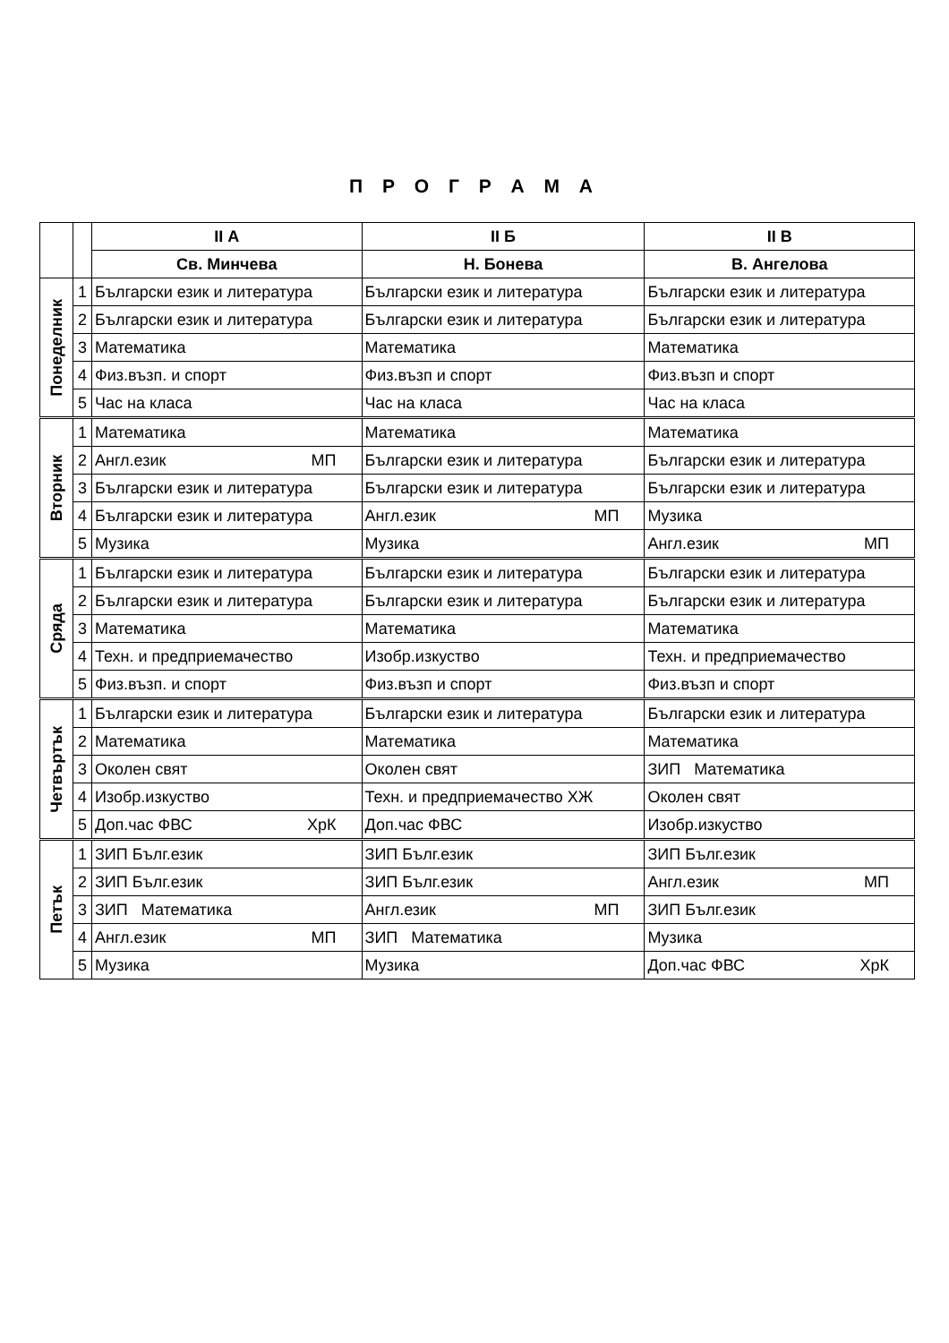П Р О Г Р А М А
| | | II А | II Б | II В |
| --- | --- | --- | --- | --- |
| | | Св. Минчева | Н. Бонева | В. Ангелова |
| Понеделник | 1 | Български език и литература | Български език и литература | Български език и литература |
| | 2 | Български език и литература | Български език и литература | Български език и литература |
| | 3 | Математика | Математика | Математика |
| | 4 | Физ.възп. и спорт | Физ.възп и спорт | Физ.възп и спорт |
| | 5 | Час на класа | Час на класа | Час на класа |
| Вторник | 1 | Математика | Математика | Математика |
| | 2 | Англ.език МП | Български език и литература | Български език и литература |
| | 3 | Български език и литература | Български език и литература | Български език и литература |
| | 4 | Български език и литература | Англ.език МП | Музика |
| | 5 | Музика | Музика | Англ.език МП |
| Сряда | 1 | Български език и литература | Български език и литература | Български език и литература |
| | 2 | Български език и литература | Български език и литература | Български език и литература |
| | 3 | Математика | Математика | Математика |
| | 4 | Техн. и предприемачество | Изобр.изкуство | Техн. и предприемачество |
| | 5 | Физ.възп. и спорт | Физ.възп и спорт | Физ.възп и спорт |
| Четвъртък | 1 | Български език и литература | Български език и литература | Български език и литература |
| | 2 | Математика | Математика | Математика |
| | 3 | Околен свят | Околен свят | ЗИП Математика |
| | 4 | Изобр.изкуство | Техн. и предприемачество ХЖ | Околен свят |
| | 5 | Доп.час ФВС ХрК | Доп.час ФВС | Изобр.изкуство |
| Петък | 1 | ЗИП Бълг.език | ЗИП Бълг.език | ЗИП Бълг.език |
| | 2 | ЗИП Бълг.език | ЗИП Бълг.език | Англ.език МП |
| | 3 | ЗИП Математика | Англ.език МП | ЗИП Бълг.език |
| | 4 | Англ.език МП | ЗИП Математика | Музика |
| | 5 | Музика | Музика | Доп.час ФВС ХрК |